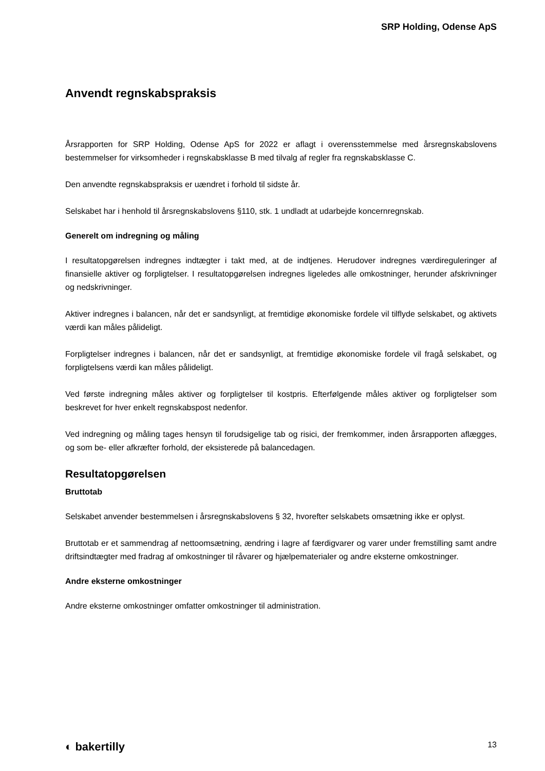SRP Holding, Odense ApS
Anvendt regnskabspraksis
Årsrapporten for SRP Holding, Odense ApS for 2022 er aflagt i overensstemmelse med årsregnskabslovens bestemmelser for virksomheder i regnskabsklasse B med tilvalg af regler fra regnskabsklasse C.
Den anvendte regnskabspraksis er uændret i forhold til sidste år.
Selskabet har i henhold til årsregnskabslovens §110, stk. 1 undladt at udarbejde koncernregnskab.
Generelt om indregning og måling
I resultatopgørelsen indregnes indtægter i takt med, at de indtjenes. Herudover indregnes værdireguleringer af finansielle aktiver og forpligtelser. I resultatopgørelsen indregnes ligeledes alle omkostninger, herunder afskrivninger og nedskrivninger.
Aktiver indregnes i balancen, når det er sandsynligt, at fremtidige økonomiske fordele vil tilflyde selskabet, og aktivets værdi kan måles pålideligt.
Forpligtelser indregnes i balancen, når det er sandsynligt, at fremtidige økonomiske fordele vil fragå selskabet, og forpligtelsens værdi kan måles pålideligt.
Ved første indregning måles aktiver og forpligtelser til kostpris. Efterfølgende måles aktiver og forpligtelser som beskrevet for hver enkelt regnskabspost nedenfor.
Ved indregning og måling tages hensyn til forudsigelige tab og risici, der fremkommer, inden årsrapporten aflægges, og som be- eller afkræfter forhold, der eksisterede på balancedagen.
Resultatopgørelsen
Bruttotab
Selskabet anvender bestemmelsen i årsregnskabslovens § 32, hvorefter selskabets omsætning ikke er oplyst.
Bruttotab er et sammendrag af nettoomsætning, ændring i lagre af færdigvarer og varer under fremstilling samt andre driftsindtægter med fradrag af omkostninger til råvarer og hjælpematerialer og andre eksterne omkostninger.
Andre eksterne omkostninger
Andre eksterne omkostninger omfatter omkostninger til administration.
◐ bakertilly 13